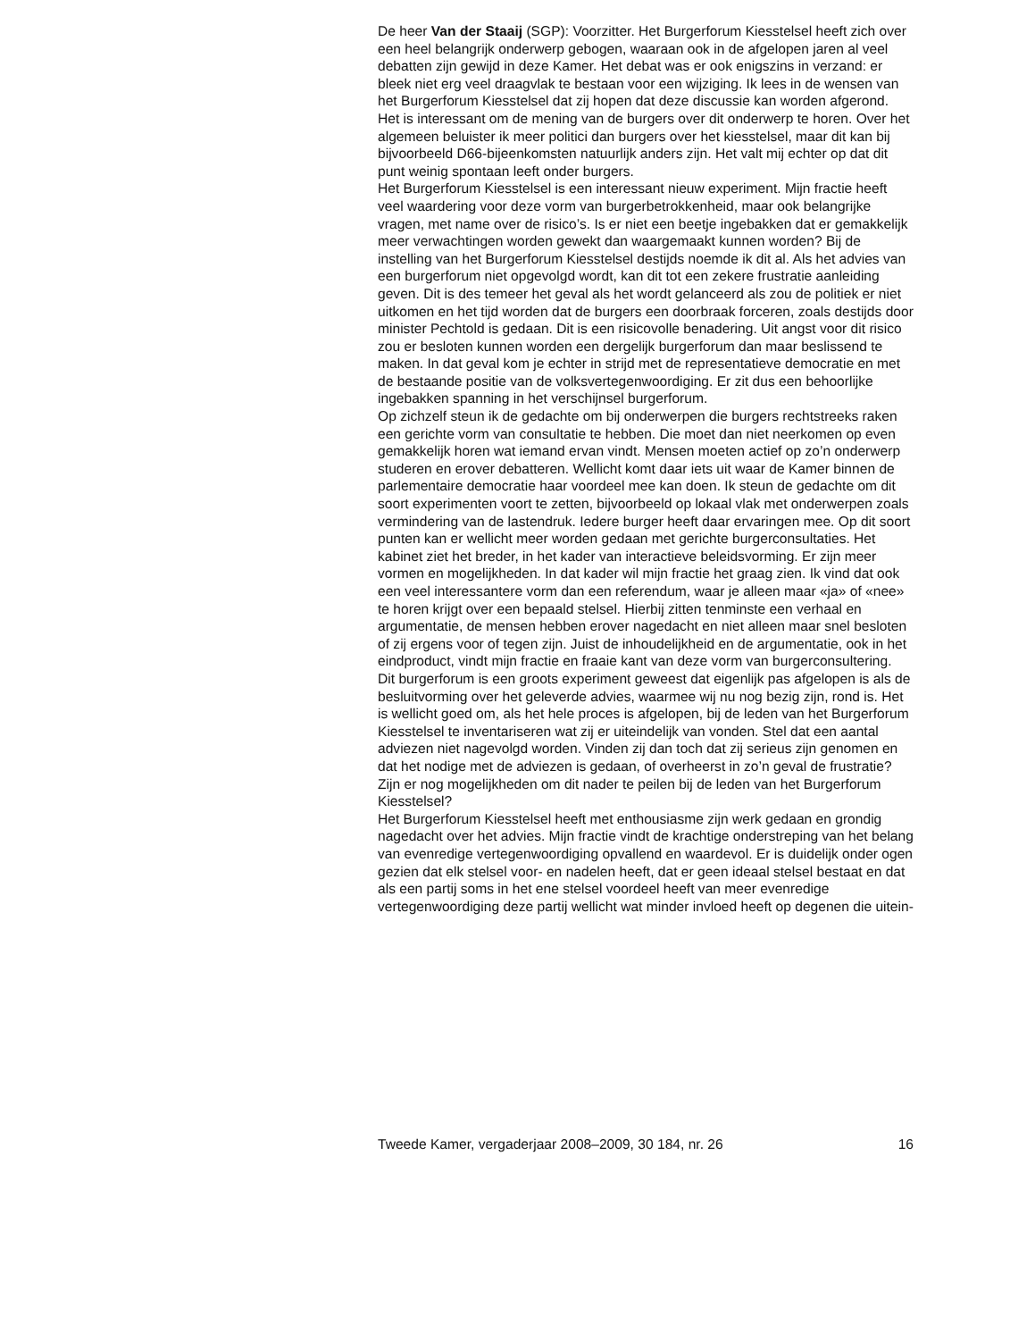De heer Van der Staaij (SGP): Voorzitter. Het Burgerforum Kiesstelsel heeft zich over een heel belangrijk onderwerp gebogen, waaraan ook in de afgelopen jaren al veel debatten zijn gewijd in deze Kamer. Het debat was er ook enigszins in verzand: er bleek niet erg veel draagvlak te bestaan voor een wijziging. Ik lees in de wensen van het Burgerforum Kiesstelsel dat zij hopen dat deze discussie kan worden afgerond.
Het is interessant om de mening van de burgers over dit onderwerp te horen. Over het algemeen beluister ik meer politici dan burgers over het kiesstelsel, maar dit kan bij bijvoorbeeld D66-bijeenkomsten natuurlijk anders zijn. Het valt mij echter op dat dit punt weinig spontaan leeft onder burgers.
Het Burgerforum Kiesstelsel is een interessant nieuw experiment. Mijn fractie heeft veel waardering voor deze vorm van burgerbetrokkenheid, maar ook belangrijke vragen, met name over de risico’s. Is er niet een beetje ingebakken dat er gemakkelijk meer verwachtingen worden gewekt dan waargemaakt kunnen worden? Bij de instelling van het Burgerforum Kiesstelsel destijds noemde ik dit al. Als het advies van een burgerforum niet opgevolgd wordt, kan dit tot een zekere frustratie aanleiding geven. Dit is des temeer het geval als het wordt gelanceerd als zou de politiek er niet uitkomen en het tijd worden dat de burgers een doorbraak forceren, zoals destijds door minister Pechtold is gedaan. Dit is een risicovolle benadering. Uit angst voor dit risico zou er besloten kunnen worden een dergelijk burgerforum dan maar beslissend te maken. In dat geval kom je echter in strijd met de representatieve democratie en met de bestaande positie van de volksvertegenwoordiging. Er zit dus een behoorlijke ingebakken spanning in het verschijnsel burgerforum.
Op zichzelf steun ik de gedachte om bij onderwerpen die burgers rechtstreeks raken een gerichte vorm van consultatie te hebben. Die moet dan niet neerkomen op even gemakkelijk horen wat iemand ervan vindt. Mensen moeten actief op zo’n onderwerp studeren en erover debatteren. Wellicht komt daar iets uit waar de Kamer binnen de parlementaire democratie haar voordeel mee kan doen. Ik steun de gedachte om dit soort experimenten voort te zetten, bijvoorbeeld op lokaal vlak met onderwerpen zoals vermindering van de lastendruk. Iedere burger heeft daar ervaringen mee. Op dit soort punten kan er wellicht meer worden gedaan met gerichte burgerconsultaties. Het kabinet ziet het breder, in het kader van interactieve beleidsvorming. Er zijn meer vormen en mogelijkheden. In dat kader wil mijn fractie het graag zien. Ik vind dat ook een veel interessantere vorm dan een referendum, waar je alleen maar «ja» of «nee» te horen krijgt over een bepaald stelsel. Hierbij zitten tenminste een verhaal en argumentatie, de mensen hebben erover nagedacht en niet alleen maar snel besloten of zij ergens voor of tegen zijn. Juist de inhoudelijkheid en de argumentatie, ook in het eindproduct, vindt mijn fractie en fraaie kant van deze vorm van burgerconsultering.
Dit burgerforum is een groots experiment geweest dat eigenlijk pas afgelopen is als de besluitvorming over het geleverde advies, waarmee wij nu nog bezig zijn, rond is. Het is wellicht goed om, als het hele proces is afgelopen, bij de leden van het Burgerforum Kiesstelsel te inventariseren wat zij er uiteindelijk van vonden. Stel dat een aantal adviezen niet nagevolgd worden. Vinden zij dan toch dat zij serieus zijn genomen en dat het nodige met de adviezen is gedaan, of overheerst in zo’n geval de frustratie? Zijn er nog mogelijkheden om dit nader te peilen bij de leden van het Burgerforum Kiesstelsel?
Het Burgerforum Kiesstelsel heeft met enthousiasme zijn werk gedaan en grondig nagedacht over het advies. Mijn fractie vindt de krachtige onderstreping van het belang van evenredige vertegenwoordiging opvallend en waardevol. Er is duidelijk onder ogen gezien dat elk stelsel voor- en nadelen heeft, dat er geen ideaal stelsel bestaat en dat als een partij soms in het ene stelsel voordeel heeft van meer evenredige vertegenwoordiging deze partij wellicht wat minder invloed heeft op degenen die uitein-
Tweede Kamer, vergaderjaar 2008–2009, 30 184, nr. 26 16